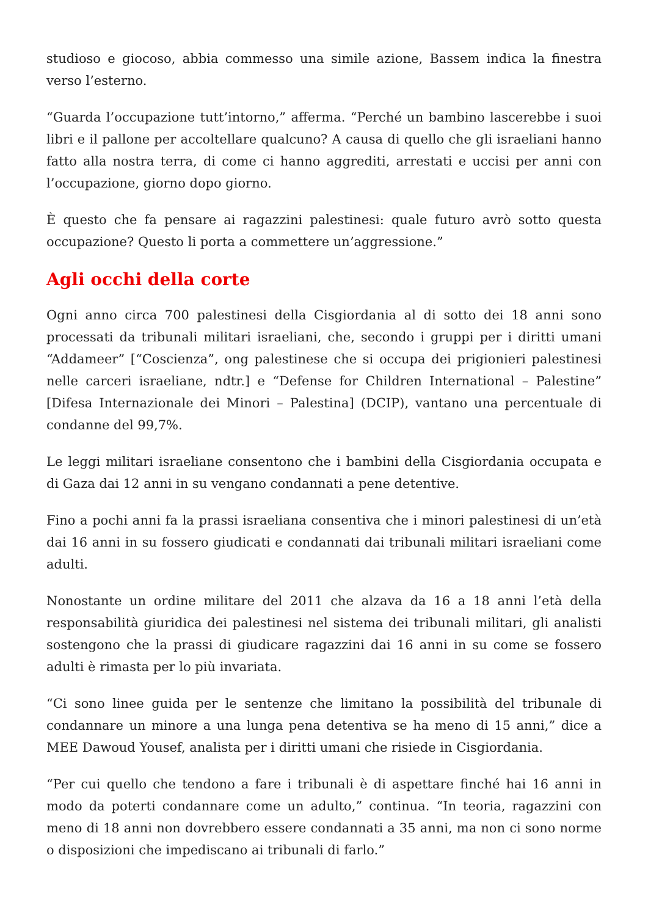studioso e giocoso, abbia commesso una simile azione, Bassem indica la finestra verso l’esterno.
“Guarda l’occupazione tutt’intorno,” afferma. “Perché un bambino lascerebbe i suoi libri e il pallone per accoltellare qualcuno? A causa di quello che gli israeliani hanno fatto alla nostra terra, di come ci hanno aggrediti, arrestati e uccisi per anni con l’occupazione, giorno dopo giorno.
È questo che fa pensare ai ragazzini palestinesi: quale futuro avrò sotto questa occupazione? Questo li porta a commettere un’aggressione.”
Agli occhi della corte
Ogni anno circa 700 palestinesi della Cisgiordania al di sotto dei 18 anni sono processati da tribunali militari israeliani, che, secondo i gruppi per i diritti umani “Addameer” [“Coscienza”, ong palestinese che si occupa dei prigionieri palestinesi nelle carceri israeliane, ndtr.] e “Defense for Children International – Palestine” [Difesa Internazionale dei Minori – Palestina] (DCIP), vantano una percentuale di condanne del 99,7%.
Le leggi militari israeliane consentono che i bambini della Cisgiordania occupata e di Gaza dai 12 anni in su vengano condannati a pene detentive.
Fino a pochi anni fa la prassi israeliana consentiva che i minori palestinesi di un’età dai 16 anni in su fossero giudicati e condannati dai tribunali militari israeliani come adulti.
Nonostante un ordine militare del 2011 che alzava da 16 a 18 anni l’età della responsabilità giuridica dei palestinesi nel sistema dei tribunali militari, gli analisti sostengono che la prassi di giudicare ragazzini dai 16 anni in su come se fossero adulti è rimasta per lo più invariata.
“Ci sono linee guida per le sentenze che limitano la possibilità del tribunale di condannare un minore a una lunga pena detentiva se ha meno di 15 anni,” dice a MEE Dawoud Yousef, analista per i diritti umani che risiede in Cisgiordania.
“Per cui quello che tendono a fare i tribunali è di aspettare finché hai 16 anni in modo da poterti condannare come un adulto,” continua. “In teoria, ragazzini con meno di 18 anni non dovrebbero essere condannati a 35 anni, ma non ci sono norme o disposizioni che impediscano ai tribunali di farlo.”